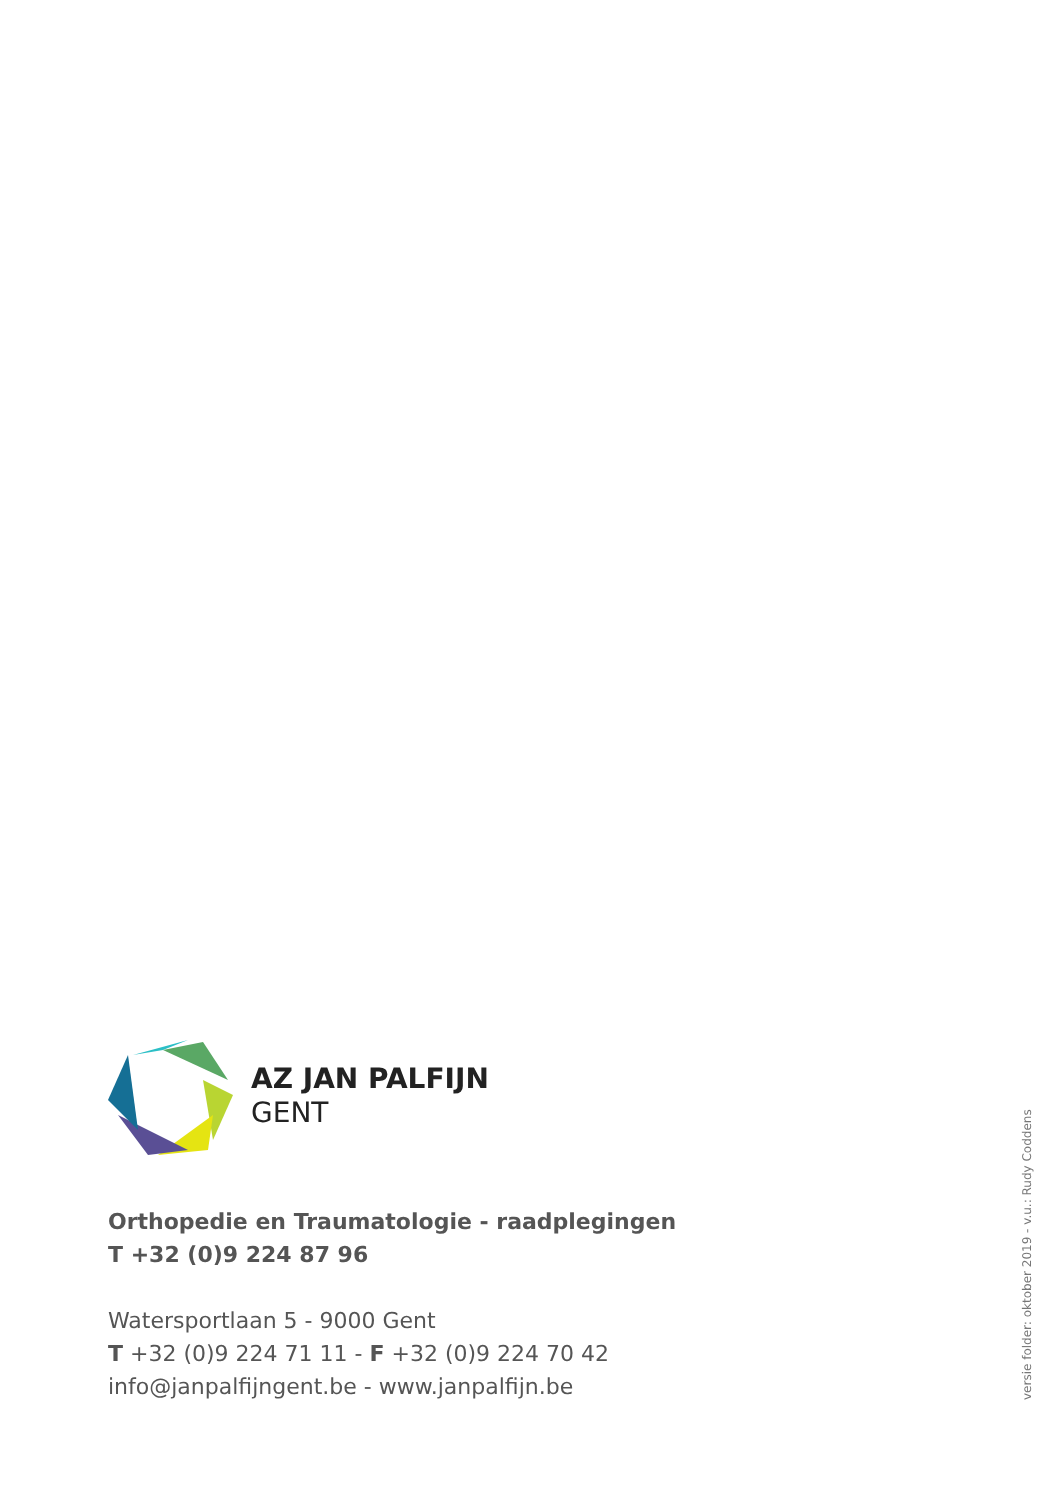AZ JAN PALFIJN
GENT
Orthopedie en Traumatologie - raadplegingen
T +32 (0)9 224 87 96
Watersportlaan 5 - 9000 Gent
T +32 (0)9 224 71 11 - F +32 (0)9 224 70 42
info@janpalfijngent.be - www.janpalfijn.be
versie folder: oktober 2019 - v.u.: Rudy Coddens